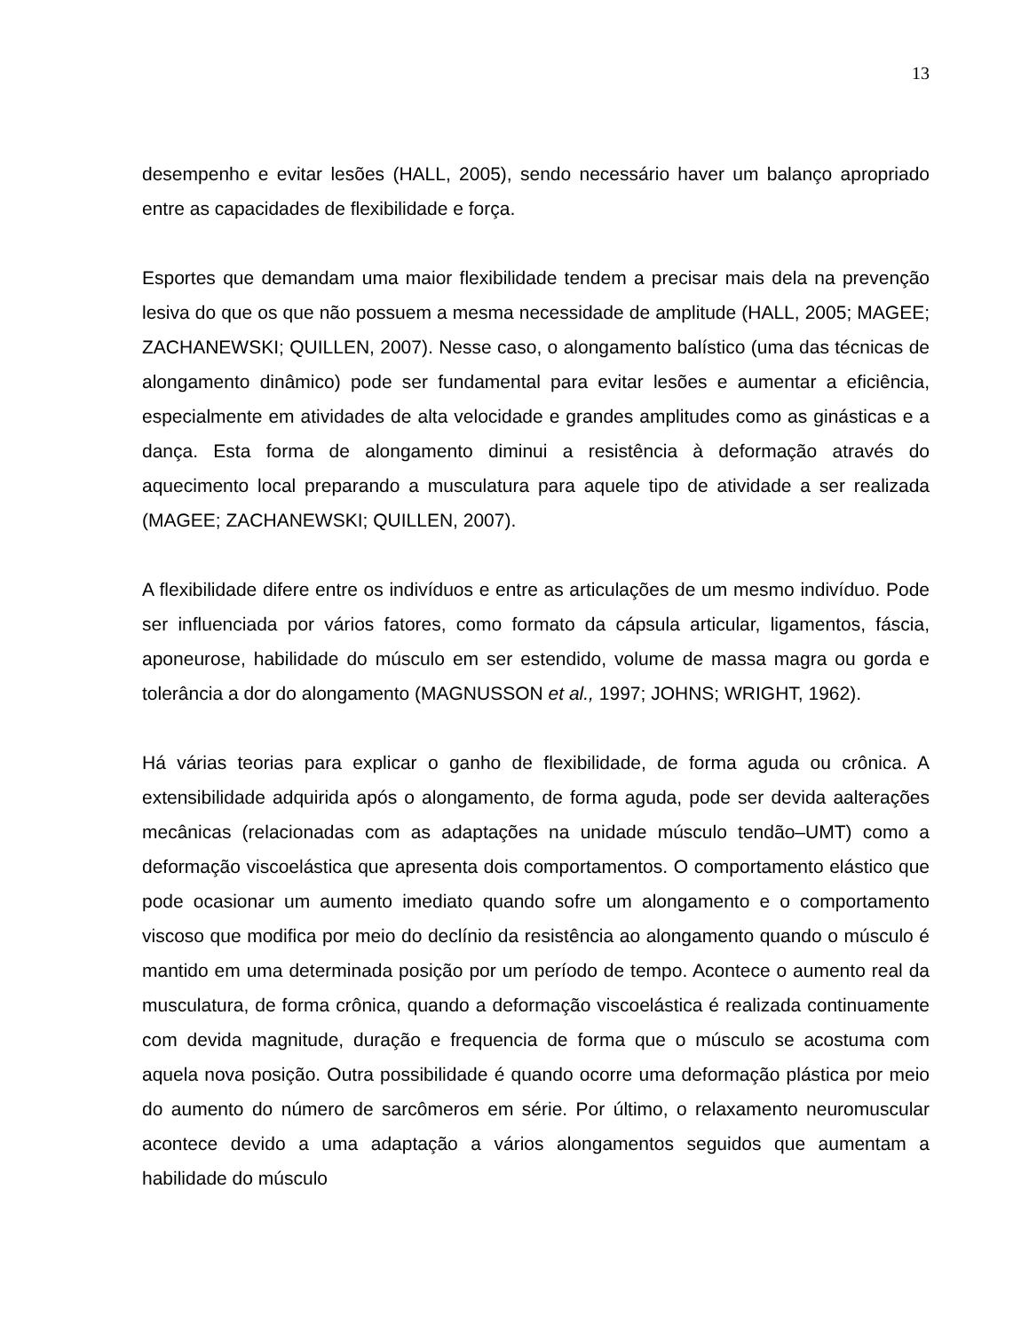13
desempenho e evitar lesões (HALL, 2005), sendo necessário haver um balanço apropriado entre as capacidades de flexibilidade e força.
Esportes que demandam uma maior flexibilidade tendem a precisar mais dela na prevenção lesiva do que os que não possuem a mesma necessidade de amplitude (HALL, 2005; MAGEE; ZACHANEWSKI; QUILLEN, 2007). Nesse caso, o alongamento balístico (uma das técnicas de alongamento dinâmico) pode ser fundamental para evitar lesões e aumentar a eficiência, especialmente em atividades de alta velocidade e grandes amplitudes como as ginásticas e a dança. Esta forma de alongamento diminui a resistência à deformação através do aquecimento local preparando a musculatura para aquele tipo de atividade a ser realizada (MAGEE; ZACHANEWSKI; QUILLEN, 2007).
A flexibilidade difere entre os indivíduos e entre as articulações de um mesmo indivíduo. Pode ser influenciada por vários fatores, como formato da cápsula articular, ligamentos, fáscia, aponeurose, habilidade do músculo em ser estendido, volume de massa magra ou gorda e tolerância a dor do alongamento (MAGNUSSON et al., 1997; JOHNS; WRIGHT, 1962).
Há várias teorias para explicar o ganho de flexibilidade, de forma aguda ou crônica. A extensibilidade adquirida após o alongamento, de forma aguda, pode ser devida aalterações mecânicas (relacionadas com as adaptações na unidade músculo tendão–UMT) como a deformação viscoelástica que apresenta dois comportamentos. O comportamento elástico que pode ocasionar um aumento imediato quando sofre um alongamento e o comportamento viscoso que modifica por meio do declínio da resistência ao alongamento quando o músculo é mantido em uma determinada posição por um período de tempo. Acontece o aumento real da musculatura, de forma crônica, quando a deformação viscoelástica é realizada continuamente com devida magnitude, duração e frequencia de forma que o músculo se acostuma com aquela nova posição. Outra possibilidade é quando ocorre uma deformação plástica por meio do aumento do número de sarcômeros em série. Por último, o relaxamento neuromuscular acontece devido a uma adaptação a vários alongamentos seguidos que aumentam a habilidade do músculo